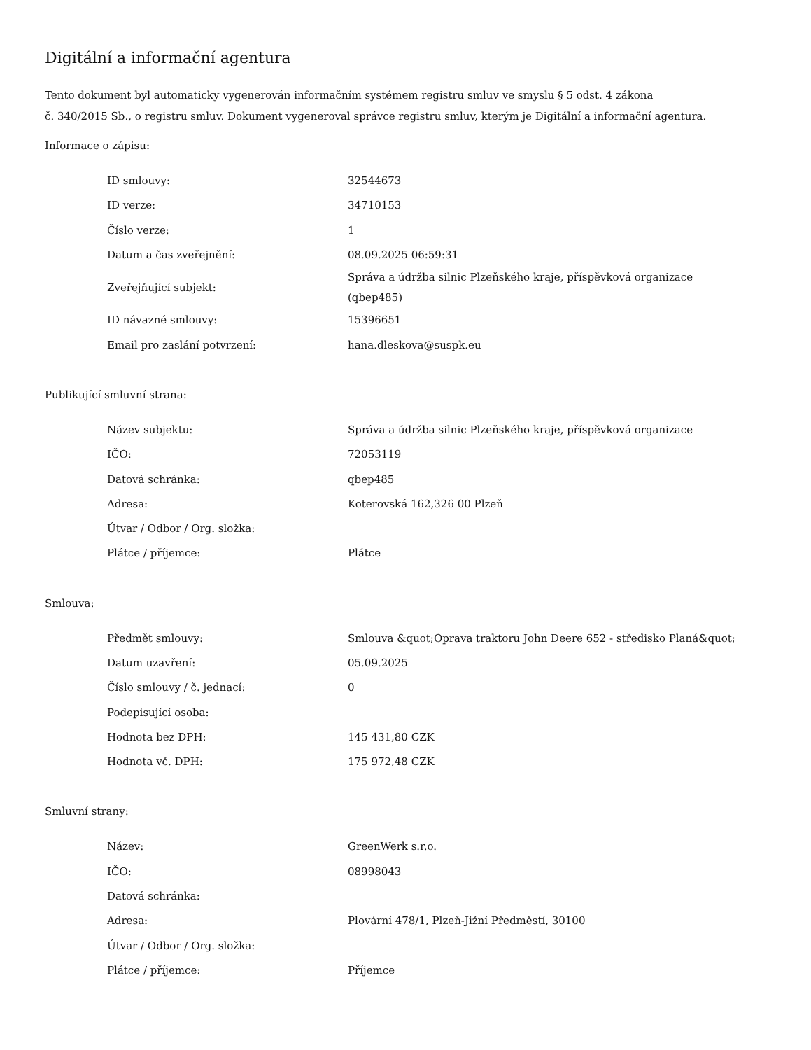Digitální a informační agentura
Tento dokument byl automaticky vygenerován informačním systémem registru smluv ve smyslu § 5 odst. 4 zákona
č. 340/2015 Sb., o registru smluv. Dokument vygeneroval správce registru smluv, kterým je Digitální a informační agentura.
Informace o zápisu:
| ID smlouvy: | 32544673 |
| ID verze: | 34710153 |
| Číslo verze: | 1 |
| Datum a čas zveřejnění: | 08.09.2025 06:59:31 |
| Zveřejňující subjekt: | Správa a údržba silnic Plzeňského kraje, příspěvková organizace (qbep485) |
| ID návazné smlouvy: | 15396651 |
| Email pro zaslání potvrzení: | hana.dleskova@suspk.eu |
Publikující smluvní strana:
| Název subjektu: | Správa a údržba silnic Plzeňského kraje, příspěvková organizace |
| IČO: | 72053119 |
| Datová schránka: | qbep485 |
| Adresa: | Koterovská 162,326 00 Plzeň |
| Útvar / Odbor / Org. složka: | |
| Plátce / příjemce: | Plátce |
Smlouva:
| Předmět smlouvy: | Smlouva &quot;Oprava traktoru John Deere 652 - středisko Planá&quot; |
| Datum uzavření: | 05.09.2025 |
| Číslo smlouvy / č. jednací: | 0 |
| Podepisující osoba: | |
| Hodnota bez DPH: | 145 431,80 CZK |
| Hodnota vč. DPH: | 175 972,48 CZK |
Smluvní strany:
| Název: | GreenWerk s.r.o. |
| IČO: | 08998043 |
| Datová schránka: | |
| Adresa: | Plovární 478/1, Plzeň-Jižní Předměstí, 30100 |
| Útvar / Odbor / Org. složka: | |
| Plátce / příjemce: | Příjemce |